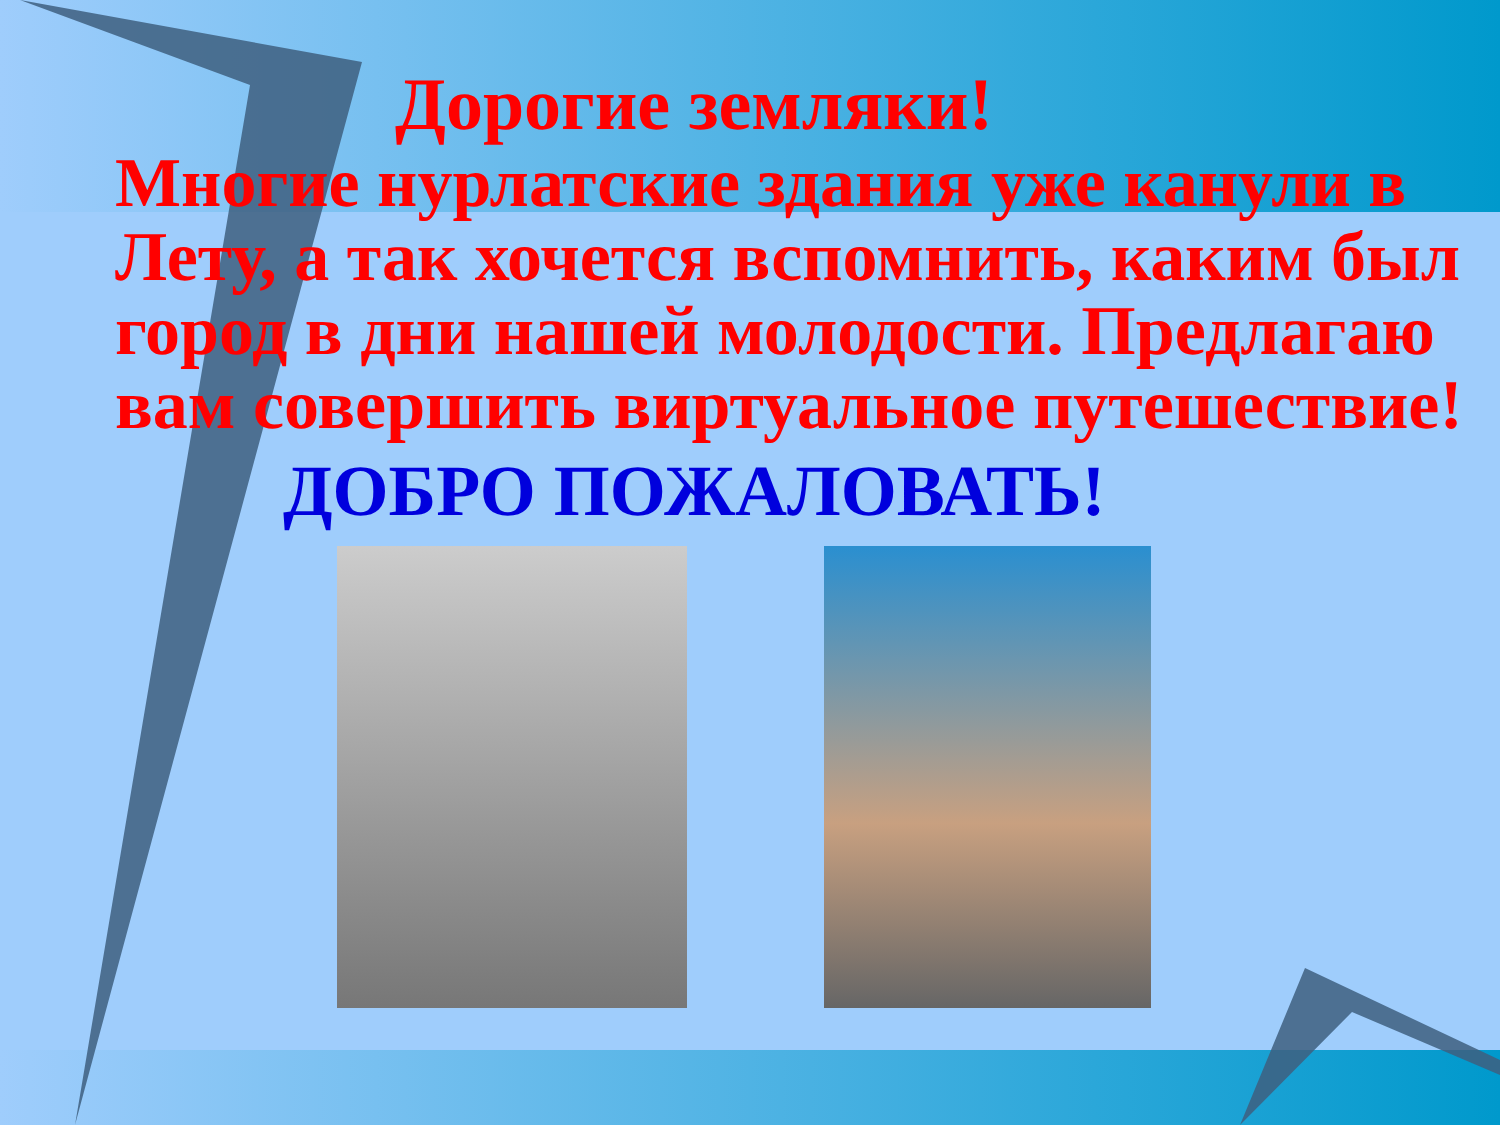Дорогие земляки!
Многие нурлатские здания уже канули в Лету, а так хочется вспомнить, каким был город в дни нашей молодости. Предлагаю вам совершить виртуальное путешествие!
ДОБРО ПОЖАЛОВАТЬ!